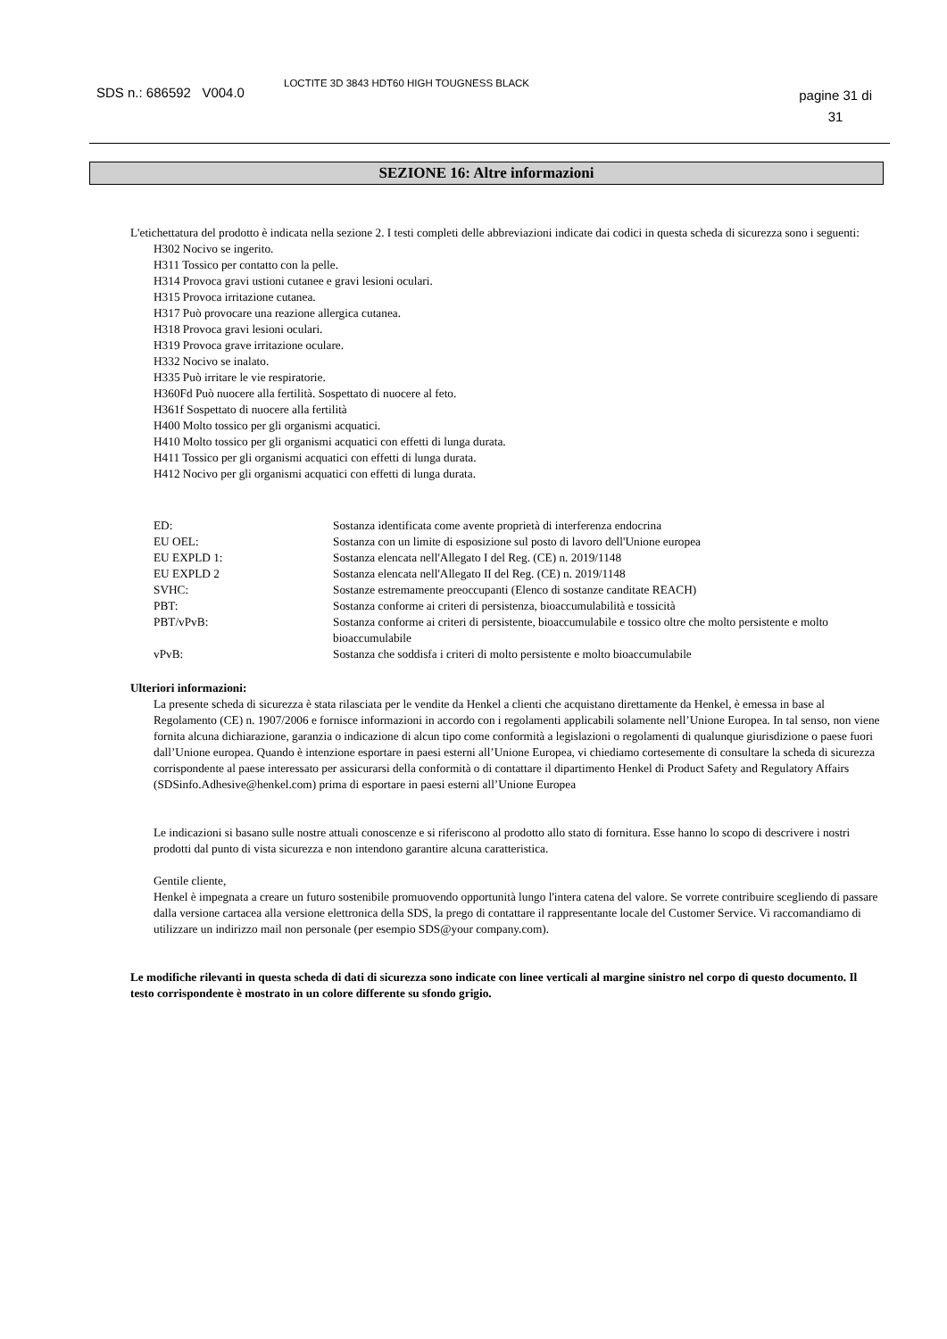SDS n.: 686592 V004.0
LOCTITE 3D 3843 HDT60 HIGH TOUGNESS BLACK
pagine 31 di
31
SEZIONE 16: Altre informazioni
L'etichettatura del prodotto è indicata nella sezione 2. I testi completi delle abbreviazioni indicate dai codici in questa scheda di sicurezza sono i seguenti:
H302 Nocivo se ingerito.
H311 Tossico per contatto con la pelle.
H314 Provoca gravi ustioni cutanee e gravi lesioni oculari.
H315 Provoca irritazione cutanea.
H317 Può provocare una reazione allergica cutanea.
H318 Provoca gravi lesioni oculari.
H319 Provoca grave irritazione oculare.
H332 Nocivo se inalato.
H335 Può irritare le vie respiratorie.
H360Fd Può nuocere alla fertilità. Sospettato di nuocere al feto.
H361f Sospettato di nuocere alla fertilità
H400 Molto tossico per gli organismi acquatici.
H410 Molto tossico per gli organismi acquatici con effetti di lunga durata.
H411 Tossico per gli organismi acquatici con effetti di lunga durata.
H412 Nocivo per gli organismi acquatici con effetti di lunga durata.
| ED: | Sostanza identificata come avente proprietà di interferenza endocrina |
| EU OEL: | Sostanza con un limite di esposizione sul posto di lavoro dell'Unione europea |
| EU EXPLD 1: | Sostanza elencata nell'Allegato I del Reg. (CE) n. 2019/1148 |
| EU EXPLD 2 | Sostanza elencata nell'Allegato II del Reg. (CE) n. 2019/1148 |
| SVHC: | Sostanze estremamente preoccupanti (Elenco di sostanze canditate REACH) |
| PBT: | Sostanza conforme ai criteri di persistenza, bioaccumulabilità e tossicità |
| PBT/vPvB: | Sostanza conforme ai criteri di persistente, bioaccumulabile e tossico oltre che molto persistente e molto bioaccumulabile |
| vPvB: | Sostanza che soddisfa i criteri di molto persistente e molto bioaccumulabile |
Ulteriori informazioni:
La presente scheda di sicurezza è stata rilasciata per le vendite da Henkel a clienti che acquistano direttamente da Henkel, è emessa in base al Regolamento (CE) n. 1907/2006 e fornisce informazioni in accordo con i regolamenti applicabili solamente nell’Unione Europea. In tal senso, non viene fornita alcuna dichiarazione, garanzia o indicazione di alcun tipo come conformità a legislazioni o regolamenti di qualunque giurisdizione o paese fuori dall’Unione europea. Quando è intenzione esportare in paesi esterni all’Unione Europea, vi chiediamo cortesemente di consultare la scheda di sicurezza corrispondente al paese interessato per assicurarsi della conformità o di contattare il dipartimento Henkel di Product Safety and Regulatory Affairs (SDSinfo.Adhesive@henkel.com) prima di esportare in paesi esterni all’Unione Europea
Le indicazioni si basano sulle nostre attuali conoscenze e si riferiscono al prodotto allo stato di fornitura. Esse hanno lo scopo di descrivere i nostri prodotti dal punto di vista sicurezza e non intendono garantire alcuna caratteristica.
Gentile cliente,
Henkel è impegnata a creare un futuro sostenibile promuovendo opportunità lungo l'intera catena del valore. Se vorrete contribuire scegliendo di passare dalla versione cartacea alla versione elettronica della SDS, la prego di contattare il rappresentante locale del Customer Service. Vi raccomandiamo di utilizzare un indirizzo mail non personale (per esempio SDS@your company.com).
Le modifiche rilevanti in questa scheda di dati di sicurezza sono indicate con linee verticali al margine sinistro nel corpo di questo documento. Il testo corrispondente è mostrato in un colore differente su sfondo grigio.